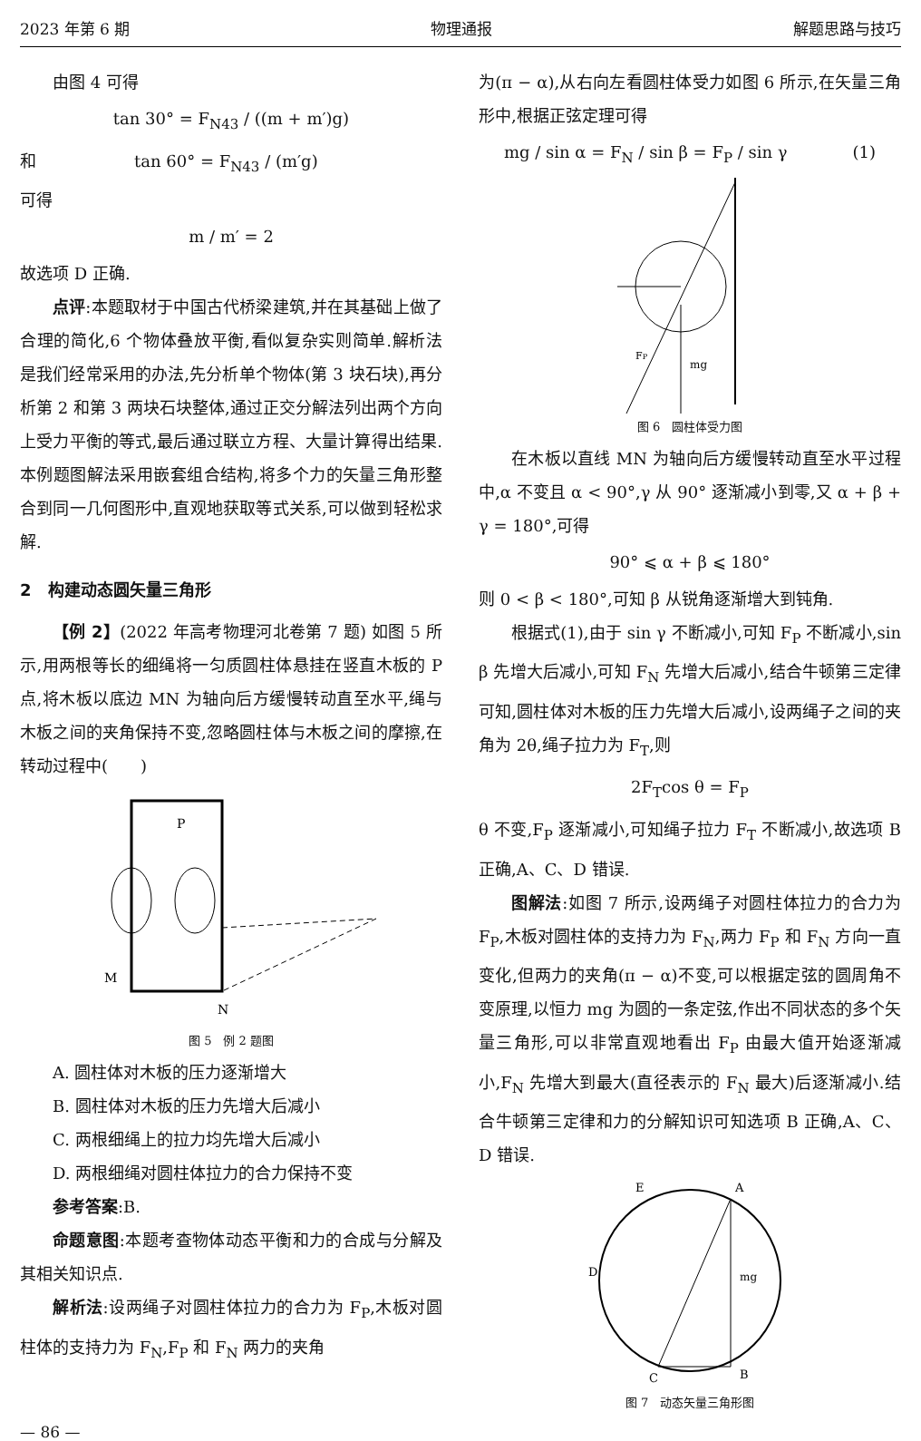2023 年第 6 期 物理通报 解题思路与技巧
由图 4 可得
tan 30° = F<sub>N43</sub> / ((m + m′)g)
和　　　　　　tan 60° = F<sub>N43</sub> / (m′g)
可得
m / m′ = 2
故选项 D 正确.
点评:本题取材于中国古代桥梁建筑,并在其基础上做了合理的简化,6 个物体叠放平衡,看似复杂实则简单.解析法是我们经常采用的办法,先分析单个物体(第 3 块石块),再分析第 2 和第 3 两块石块整体,通过正交分解法列出两个方向上受力平衡的等式,最后通过联立方程、大量计算得出结果.本例题图解法采用嵌套组合结构,将多个力的矢量三角形整合到同一几何图形中,直观地获取等式关系,可以做到轻松求解.
2　构建动态圆矢量三角形
【例 2】(2022 年高考物理河北卷第 7 题) 如图 5 所示,用两根等长的细绳将一匀质圆柱体悬挂在竖直木板的 P 点,将木板以底边 MN 为轴向后方缓慢转动直至水平,绳与木板之间的夹角保持不变,忽略圆柱体与木板之间的摩擦,在转动过程中(　　)
P
M
N
图 5　例 2 题图
A. 圆柱体对木板的压力逐渐增大
B. 圆柱体对木板的压力先增大后减小
C. 两根细绳上的拉力均先增大后减小
D. 两根细绳对圆柱体拉力的合力保持不变
参考答案:B.
命题意图:本题考查物体动态平衡和力的合成与分解及其相关知识点.
解析法:设两绳子对圆柱体拉力的合力为 F<sub>P</sub>,木板对圆柱体的支持力为 F<sub>N</sub>,F<sub>P</sub> 和 F<sub>N</sub> 两力的夹角
为(π − α),从右向左看圆柱体受力如图 6 所示,在矢量三角形中,根据正弦定理可得
mg / sin α = F<sub>N</sub> / sin β = F<sub>P</sub> / sin γ　　　　(1)
mg
FP
图 6　圆柱体受力图
在木板以直线 MN 为轴向后方缓慢转动直至水平过程中,α 不变且 α < 90°,γ 从 90° 逐渐减小到零,又 α + β + γ = 180°,可得
90° ⩽ α + β ⩽ 180°
则 0 < β < 180°,可知 β 从锐角逐渐增大到钝角.
根据式(1),由于 sin γ 不断减小,可知 F<sub>P</sub> 不断减小,sin β 先增大后减小,可知 F<sub>N</sub> 先增大后减小,结合牛顿第三定律可知,圆柱体对木板的压力先增大后减小,设两绳子之间的夹角为 2θ,绳子拉力为 F<sub>T</sub>,则
2F<sub>T</sub>cos θ = F<sub>P</sub>
θ 不变,F<sub>P</sub> 逐渐减小,可知绳子拉力 F<sub>T</sub> 不断减小,故选项 B 正确,A、C、D 错误.
图解法:如图 7 所示,设两绳子对圆柱体拉力的合力为 F<sub>P</sub>,木板对圆柱体的支持力为 F<sub>N</sub>,两力 F<sub>P</sub> 和 F<sub>N</sub> 方向一直变化,但两力的夹角(π − α)不变,可以根据定弦的圆周角不变原理,以恒力 mg 为圆的一条定弦,作出不同状态的多个矢量三角形,可以非常直观地看出 F<sub>P</sub> 由最大值开始逐渐减小,F<sub>N</sub> 先增大到最大(直径表示的 F<sub>N</sub> 最大)后逐渐减小.结合牛顿第三定律和力的分解知识可知选项 B 正确,A、C、D 错误.
A
B
C
D
E
mg
图 7　动态矢量三角形图
— 86 —